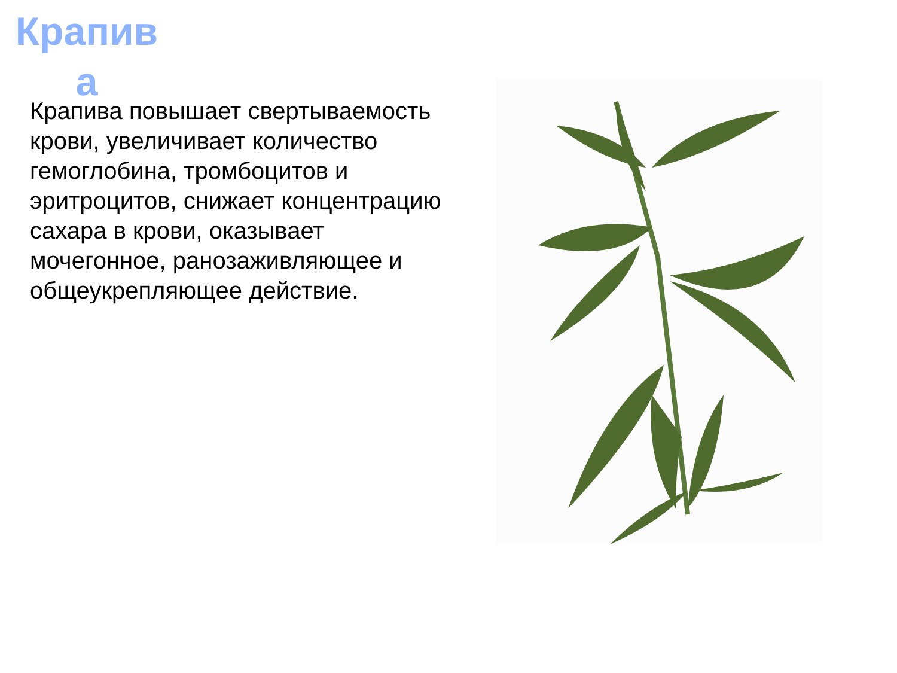Крапив а
Крапива повышает свертываемость крови, увеличивает количество гемоглобина, тромбоцитов и эритроцитов, снижает концентрацию сахара в крови, оказывает мочегонное, ранозаживляющее и общеукрепляющее действие.